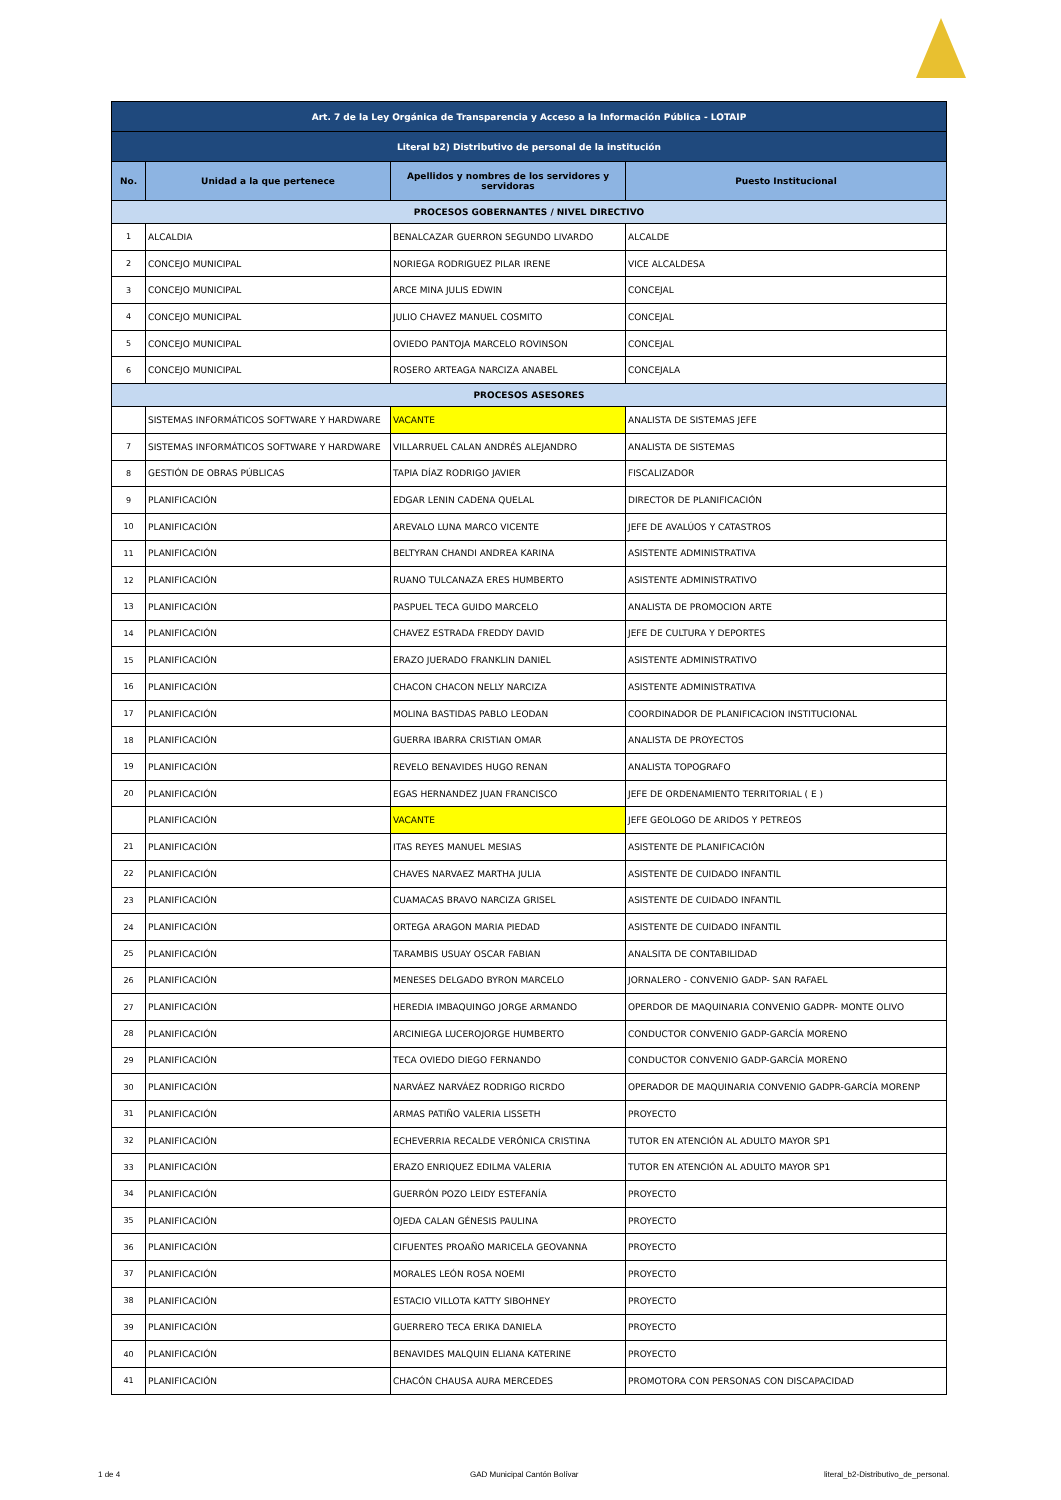| Art. 7 de la Ley Orgánica de Transparencia y Acceso a la Información Pública - LOTAIP | | | |
| Literal b2) Distributivo de personal de la institución | | | |
| No. | Unidad a la que pertenece | Apellidos y nombres de los servidores y servidoras | Puesto Institucional |
| PROCESOS GOBERNANTES / NIVEL DIRECTIVO | | | |
| 1 | ALCALDIA | BENALCAZAR GUERRON SEGUNDO LIVARDO | ALCALDE |
| 2 | CONCEJO MUNICIPAL | NORIEGA RODRIGUEZ PILAR IRENE | VICE ALCALDESA |
| 3 | CONCEJO MUNICIPAL | ARCE MINA JULIS EDWIN | CONCEJAL |
| 4 | CONCEJO MUNICIPAL | JULIO CHAVEZ MANUEL COSMITO | CONCEJAL |
| 5 | CONCEJO MUNICIPAL | OVIEDO PANTOJA MARCELO ROVINSON | CONCEJAL |
| 6 | CONCEJO MUNICIPAL | ROSERO ARTEAGA NARCIZA ANABEL | CONCEJALA |
| PROCESOS ASESORES | | | |
| | SISTEMAS INFORMÁTICOS SOFTWARE Y HARDWARE | VACANTE | ANALISTA DE SISTEMAS JEFE |
| 7 | SISTEMAS INFORMÁTICOS SOFTWARE Y HARDWARE | VILLARRUEL CALAN ANDRÉS ALEJANDRO | ANALISTA DE SISTEMAS |
| 8 | GESTIÓN DE OBRAS PÚBLICAS | TAPIA DÍAZ RODRIGO JAVIER | FISCALIZADOR |
| 9 | PLANIFICACIÓN | EDGAR LENIN CADENA QUELAL | DIRECTOR DE PLANIFICACIÓN |
| 10 | PLANIFICACIÓN | AREVALO LUNA MARCO VICENTE | JEFE DE AVALÚOS Y CATASTROS |
| 11 | PLANIFICACIÓN | BELTYRAN CHANDI ANDREA KARINA | ASISTENTE ADMINISTRATIVA |
| 12 | PLANIFICACIÓN | RUANO TULCANAZA ERES HUMBERTO | ASISTENTE ADMINISTRATIVO |
| 13 | PLANIFICACIÓN | PASPUEL TECA GUIDO MARCELO | ANALISTA DE PROMOCION ARTE |
| 14 | PLANIFICACIÓN | CHAVEZ ESTRADA FREDDY DAVID | JEFE DE CULTURA Y DEPORTES |
| 15 | PLANIFICACIÓN | ERAZO JUERADO FRANKLIN DANIEL | ASISTENTE ADMINISTRATIVO |
| 16 | PLANIFICACIÓN | CHACON CHACON NELLY NARCIZA | ASISTENTE ADMINISTRATIVA |
| 17 | PLANIFICACIÓN | MOLINA BASTIDAS PABLO LEODAN | COORDINADOR DE PLANIFICACION INSTITUCIONAL |
| 18 | PLANIFICACIÓN | GUERRA IBARRA CRISTIAN OMAR | ANALISTA DE PROYECTOS |
| 19 | PLANIFICACIÓN | REVELO BENAVIDES HUGO RENAN | ANALISTA TOPOGRAFO |
| 20 | PLANIFICACIÓN | EGAS HERNANDEZ JUAN FRANCISCO | JEFE DE ORDENAMIENTO TERRITORIAL ( E ) |
| | PLANIFICACIÓN | VACANTE | JEFE GEOLOGO DE ARIDOS Y PETREOS |
| 21 | PLANIFICACIÓN | ITAS REYES MANUEL MESIAS | ASISTENTE DE PLANIFICACIÓN |
| 22 | PLANIFICACIÓN | CHAVES NARVAEZ MARTHA JULIA | ASISTENTE DE CUIDADO INFANTIL |
| 23 | PLANIFICACIÓN | CUAMACAS BRAVO NARCIZA GRISEL | ASISTENTE DE CUIDADO INFANTIL |
| 24 | PLANIFICACIÓN | ORTEGA ARAGON MARIA PIEDAD | ASISTENTE DE CUIDADO INFANTIL |
| 25 | PLANIFICACIÓN | TARAMBIS USUAY OSCAR FABIAN | ANALSITA DE CONTABILIDAD |
| 26 | PLANIFICACIÓN | MENESES DELGADO BYRON MARCELO | JORNALERO - CONVENIO GADP- SAN RAFAEL |
| 27 | PLANIFICACIÓN | HEREDIA IMBAQUINGO JORGE ARMANDO | OPERDOR DE MAQUINARIA CONVENIO GADPR- MONTE OLIVO |
| 28 | PLANIFICACIÓN | ARCINIEGA LUCEROJORGE HUMBERTO | CONDUCTOR CONVENIO GADP-GARCÍA MORENO |
| 29 | PLANIFICACIÓN | TECA OVIEDO DIEGO FERNANDO | CONDUCTOR CONVENIO GADP-GARCÍA MORENO |
| 30 | PLANIFICACIÓN | NARVÁEZ NARVÁEZ RODRIGO RICRDO | OPERADOR DE MAQUINARIA CONVENIO GADPR-GARCÍA MORENP |
| 31 | PLANIFICACIÓN | ARMAS PATIÑO VALERIA LISSETH | PROYECTO |
| 32 | PLANIFICACIÓN | ECHEVERRIA RECALDE VERÓNICA CRISTINA | TUTOR EN ATENCIÓN AL ADULTO MAYOR SP1 |
| 33 | PLANIFICACIÓN | ERAZO ENRIQUEZ EDILMA VALERIA | TUTOR EN ATENCIÓN AL ADULTO MAYOR SP1 |
| 34 | PLANIFICACIÓN | GUERRÓN POZO LEIDY ESTEFANÍA | PROYECTO |
| 35 | PLANIFICACIÓN | OJEDA CALAN GÉNESIS PAULINA | PROYECTO |
| 36 | PLANIFICACIÓN | CIFUENTES PROAÑO MARICELA GEOVANNA | PROYECTO |
| 37 | PLANIFICACIÓN | MORALES LEÓN ROSA NOEMI | PROYECTO |
| 38 | PLANIFICACIÓN | ESTACIO VILLOTA KATTY SIBOHNEY | PROYECTO |
| 39 | PLANIFICACIÓN | GUERRERO TECA ERIKA DANIELA | PROYECTO |
| 40 | PLANIFICACIÓN | BENAVIDES MALQUIN ELIANA KATERINE | PROYECTO |
| 41 | PLANIFICACIÓN | CHACÓN CHAUSA AURA MERCEDES | PROMOTORA CON PERSONAS CON DISCAPACIDAD |
1 de 4 GAD Municipal Cantón Bolívar
literal_b2-Distributivo_de_personal.